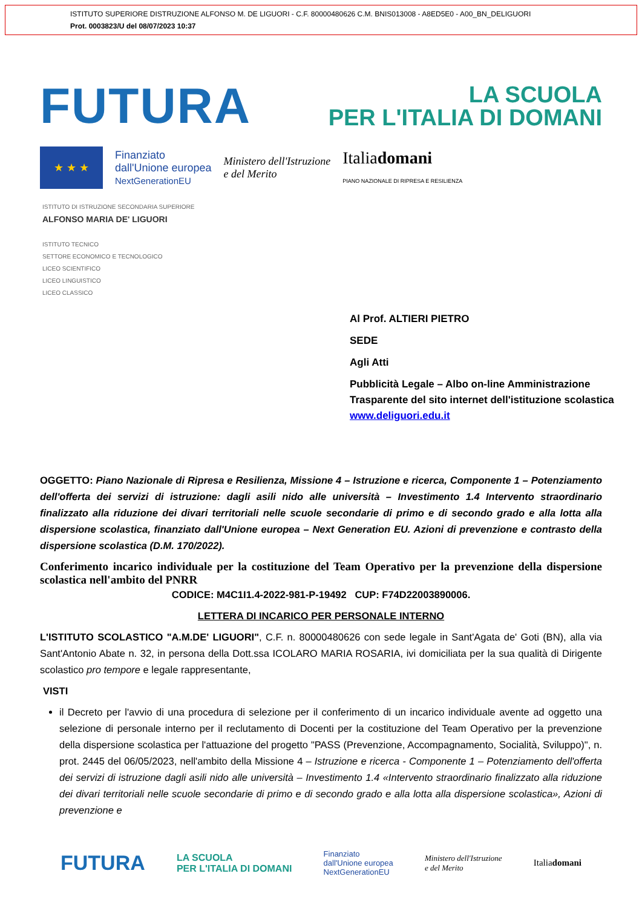ISTITUTO SUPERIORE DISTRUZIONE ALFONSO M. DE LIGUORI - C.F. 80000480626 C.M. BNIS013008 - A8ED5E0 - A00_BN_DELIGUORI
Prot. 0003823/U del 08/07/2023 10:37
FUTURA
LA SCUOLA
PER L'ITALIA DI DOMANI
★ ★ ★
Finanziato
dall'Unione europea
NextGenerationEU
Ministero dell'Istruzione
e del Merito
Italiadomani
PIANO NAZIONALE DI RIPRESA E RESILIENZA
ISTITUTO DI ISTRUZIONE SECONDARIA SUPERIORE
ALFONSO MARIA DE' LIGUORI
ISTITUTO TECNICO
SETTORE ECONOMICO E TECNOLOGICO
LICEO SCIENTIFICO
LICEO LINGUISTICO
LICEO CLASSICO
Al Prof. ALTIERI PIETRO
SEDE
Agli Atti
Pubblicità Legale – Albo on-line Amministrazione Trasparente del sito internet dell'istituzione scolastica www.deliguori.edu.it
OGGETTO: Piano Nazionale di Ripresa e Resilienza, Missione 4 – Istruzione e ricerca, Componente 1 – Potenziamento dell'offerta dei servizi di istruzione: dagli asili nido alle università – Investimento 1.4 Intervento straordinario finalizzato alla riduzione dei divari territoriali nelle scuole secondarie di primo e di secondo grado e alla lotta alla dispersione scolastica, finanziato dall'Unione europea – Next Generation EU. Azioni di prevenzione e contrasto della dispersione scolastica (D.M. 170/2022).
Conferimento incarico individuale per la costituzione del Team Operativo per la prevenzione della dispersione scolastica nell'ambito del PNRR
CODICE: M4C1I1.4-2022-981-P-19492 CUP: F74D22003890006.
LETTERA DI INCARICO PER PERSONALE INTERNO
L'ISTITUTO SCOLASTICO "A.M.DE' LIGUORI", C.F. n. 80000480626 con sede legale in Sant'Agata de' Goti (BN), alla via Sant'Antonio Abate n. 32, in persona della Dott.ssa ICOLARO MARIA ROSARIA, ivi domiciliata per la sua qualità di Dirigente scolastico pro tempore e legale rappresentante,
VISTI
il Decreto per l'avvio di una procedura di selezione per il conferimento di un incarico individuale avente ad oggetto una selezione di personale interno per il reclutamento di Docenti per la costituzione del Team Operativo per la prevenzione della dispersione scolastica per l'attuazione del progetto "PASS (Prevenzione, Accompagnamento, Socialità, Sviluppo)", n. prot. 2445 del 06/05/2023, nell'ambito della Missione 4 – Istruzione e ricerca - Componente 1 – Potenziamento dell'offerta dei servizi di istruzione dagli asili nido alle università – Investimento 1.4 «Intervento straordinario finalizzato alla riduzione dei divari territoriali nelle scuole secondarie di primo e di secondo grado e alla lotta alla dispersione scolastica», Azioni di prevenzione e
FUTURA LA SCUOLA
PER L'ITALIA DI DOMANI Finanziato
dall'Unione europea
NextGenerationEU Ministero dell'Istruzione
e del Merito Italiadomani